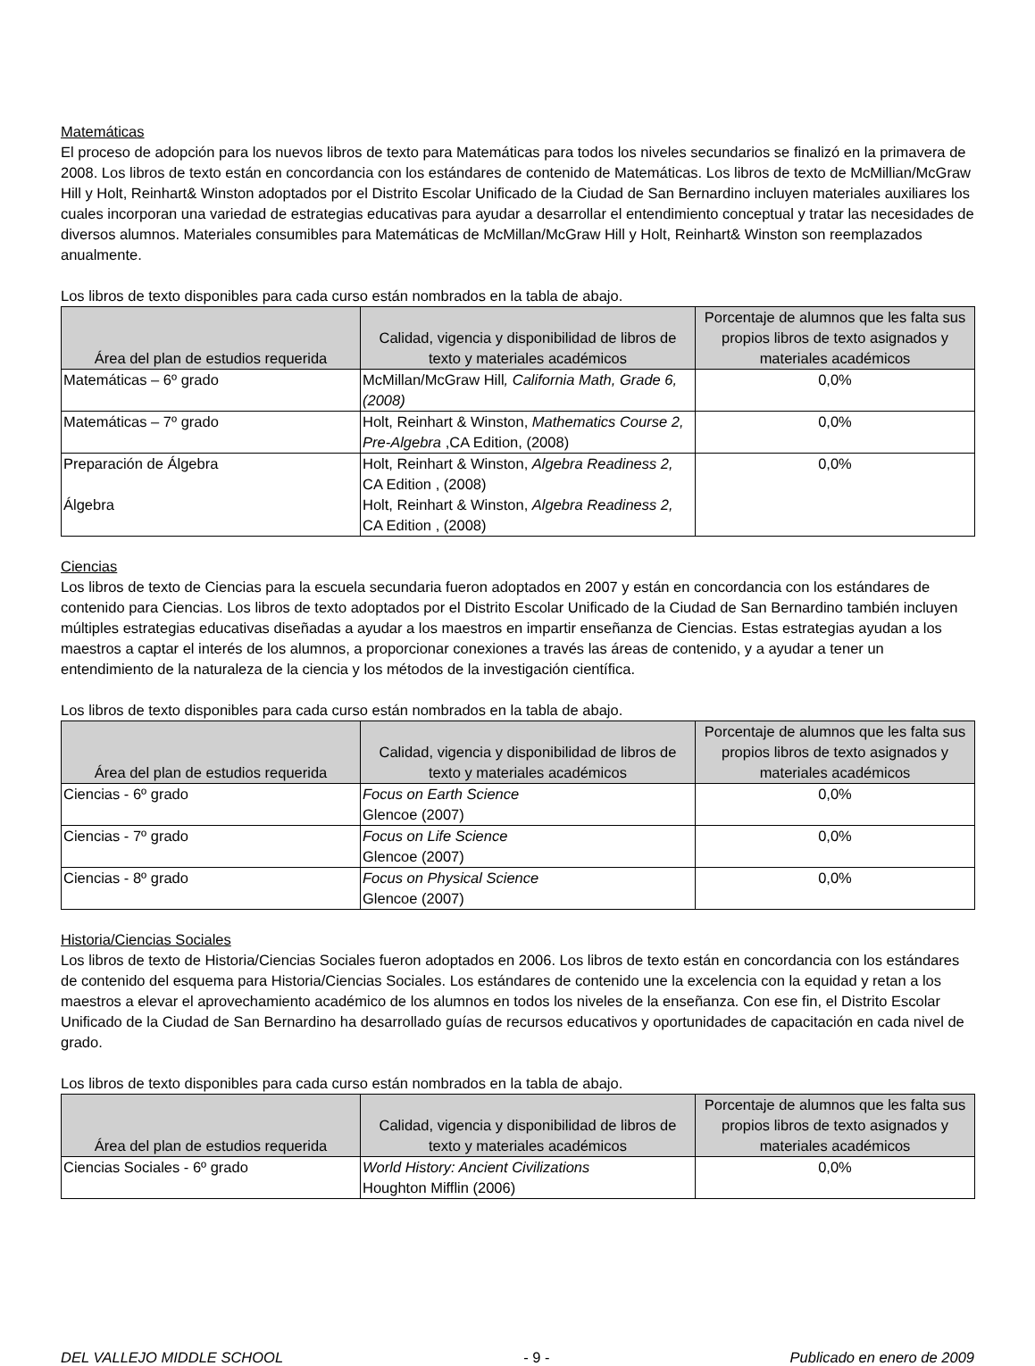Matemáticas
El proceso de adopción para los nuevos libros de texto para Matemáticas para todos los niveles secundarios se finalizó en la primavera de 2008. Los libros de texto están en concordancia con los estándares de contenido de Matemáticas. Los libros de texto de McMillian/McGraw Hill y Holt, Reinhart& Winston adoptados por el Distrito Escolar Unificado de la Ciudad de San Bernardino incluyen materiales auxiliares los cuales incorporan una variedad de estrategias educativas para ayudar a desarrollar el entendimiento conceptual y tratar las necesidades de diversos alumnos. Materiales consumibles para Matemáticas de McMillan/McGraw Hill y Holt, Reinhart& Winston son reemplazados anualmente.
Los libros de texto disponibles para cada curso están nombrados en la tabla de abajo.
| Área del plan de estudios requerida | Calidad, vigencia y disponibilidad de libros de texto y materiales académicos | Porcentaje de alumnos que les falta sus propios libros de texto asignados y materiales académicos |
| --- | --- | --- |
| Matemáticas – 6º grado | McMillan/McGraw Hill , California Math, Grade 6, (2008) | 0,0% |
| Matemáticas – 7º grado | Holt, Reinhart & Winston, Mathematics Course 2, Pre-Algebra ,CA Edition, (2008) | 0,0% |
| Preparación de Álgebra Álgebra | Holt, Reinhart & Winston, Algebra Readiness 2, CA Edition , (2008) Holt, Reinhart & Winston, Algebra Readiness 2, CA Edition , (2008) | 0,0% |
Ciencias
Los libros de texto de Ciencias para la escuela secundaria fueron adoptados en 2007 y están en concordancia con los estándares de contenido para Ciencias. Los libros de texto adoptados por el Distrito Escolar Unificado de la Ciudad de San Bernardino también incluyen múltiples estrategias educativas diseñadas a ayudar a los maestros en impartir enseñanza de Ciencias. Estas estrategias ayudan a los maestros a captar el interés de los alumnos, a proporcionar conexiones a través las áreas de contenido, y a ayudar a tener un entendimiento de la naturaleza de la ciencia y los métodos de la investigación científica.
Los libros de texto disponibles para cada curso están nombrados en la tabla de abajo.
| Área del plan de estudios requerida | Calidad, vigencia y disponibilidad de libros de texto y materiales académicos | Porcentaje de alumnos que les falta sus propios libros de texto asignados y materiales académicos |
| --- | --- | --- |
| Ciencias - 6º grado | Focus on Earth Science Glencoe (2007) | 0,0% |
| Ciencias - 7º grado | Focus on Life Science Glencoe (2007) | 0,0% |
| Ciencias - 8º grado | Focus on Physical Science Glencoe (2007) | 0,0% |
Historia/Ciencias Sociales
Los libros de texto de Historia/Ciencias Sociales fueron adoptados en 2006. Los libros de texto están en concordancia con los estándares de contenido del esquema para Historia/Ciencias Sociales. Los estándares de contenido une la excelencia con la equidad y retan a los maestros a elevar el aprovechamiento académico de los alumnos en todos los niveles de la enseñanza. Con ese fin, el Distrito Escolar Unificado de la Ciudad de San Bernardino ha desarrollado guías de recursos educativos y oportunidades de capacitación en cada nivel de grado.
Los libros de texto disponibles para cada curso están nombrados en la tabla de abajo.
| Área del plan de estudios requerida | Calidad, vigencia y disponibilidad de libros de texto y materiales académicos | Porcentaje de alumnos que les falta sus propios libros de texto asignados y materiales académicos |
| --- | --- | --- |
| Ciencias Sociales - 6º grado | World History: Ancient Civilizations Houghton Mifflin (2006) | 0,0% |
DEL VALLEJO MIDDLE SCHOOL - 9 - Publicado en enero de 2009